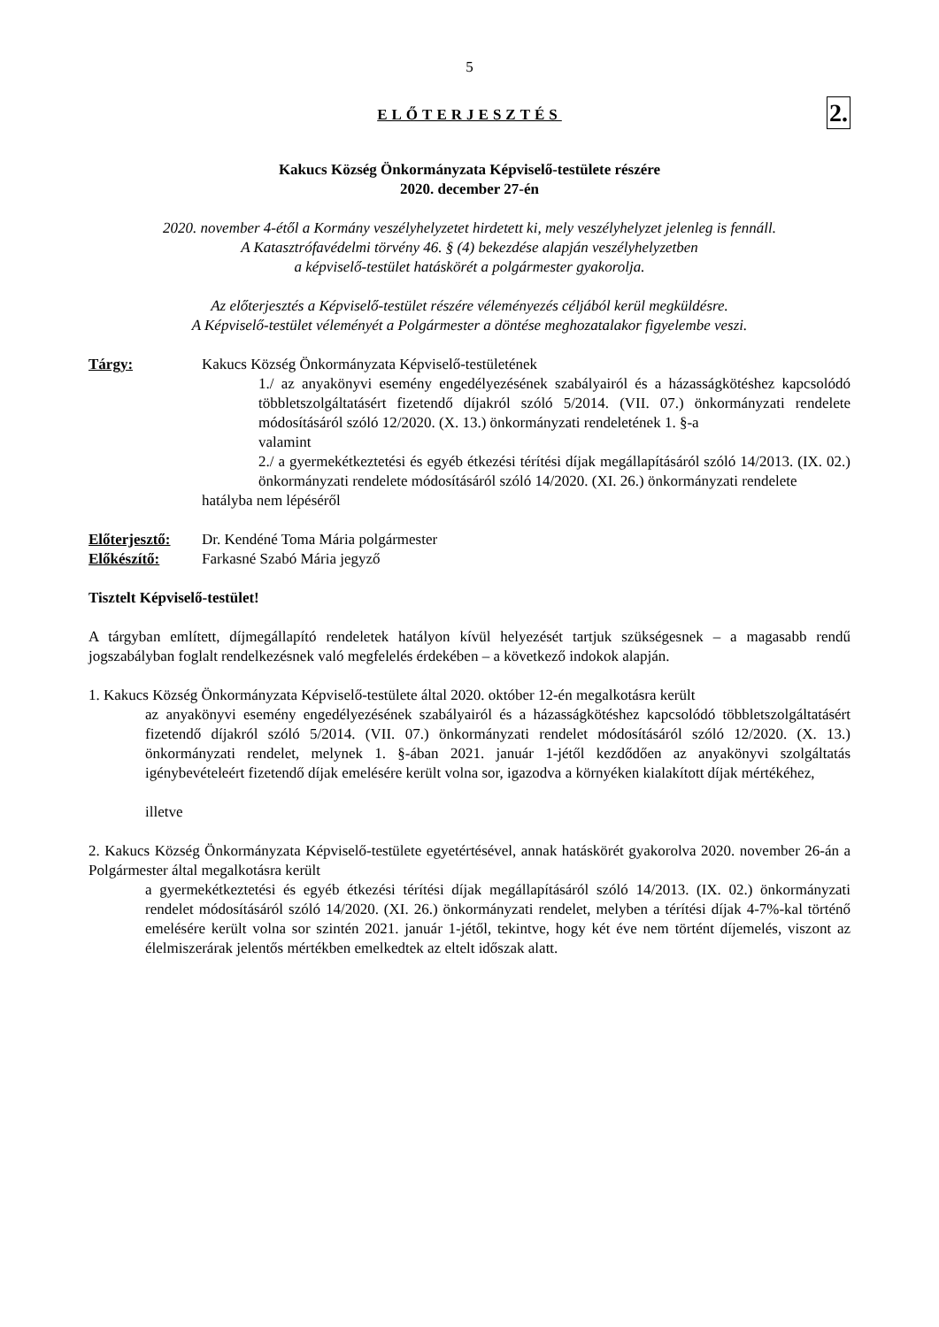5
ELŐTERJESZTÉS
2.
Kakucs Község Önkormányzata Képviselő-testülete részére
2020. december 27-én
2020. november 4-étől a Kormány veszélyhelyzetet hirdetett ki, mely veszélyhelyzet jelenleg is fennáll.
A Katasztrófavédelmi törvény 46. § (4) bekezdése alapján veszélyhelyzetben
a képviselő-testület hatáskörét a polgármester gyakorolja.
Az előterjesztés a Képviselő-testület részére véleményezés céljából kerül megküldésre.
A Képviselő-testület véleményét a Polgármester a döntése meghozatalakor figyelembe veszi.
Tárgy: Kakucs Község Önkormányzata Képviselő-testületének
1./ az anyakönyvi esemény engedélyezésének szabályairól és a házasságkötéshez kapcsolódó többletszolgáltatásért fizetendő díjakról szóló 5/2014. (VII. 07.) önkormányzati rendelete módosításáról szóló 12/2020. (X. 13.) önkormányzati rendeletének 1. §-a
valamint
2./ a gyermekétkeztetési és egyéb étkezési térítési díjak megállapításáról szóló 14/2013. (IX. 02.) önkormányzati rendelete módosításáról szóló 14/2020. (XI. 26.) önkormányzati rendelete
hatályba nem lépéséről
Előterjesztő:
Dr. Kendéné Toma Mária polgármester
Előkészítő: Farkasné Szabó Mária jegyző
Tisztelt Képviselő-testület!
A tárgyban említett, díjmegállapító rendeletek hatályon kívül helyezését tartjuk szükségesnek – a magasabb rendű jogszabályban foglalt rendelkezésnek való megfelelés érdekében – a következő indokok alapján.
1. Kakucs Község Önkormányzata Képviselő-testülete által 2020. október 12-én megalkotásra került
az anyakönyvi esemény engedélyezésének szabályairól és a házasságkötéshez kapcsolódó többletszolgáltatásért fizetendő díjakról szóló 5/2014. (VII. 07.) önkormányzati rendelet módosításáról szóló 12/2020. (X. 13.) önkormányzati rendelet, melynek 1. §-ában 2021. január 1-jétől kezdődően az anyakönyvi szolgáltatás igénybevételeért fizetendő díjak emelésére került volna sor, igazodva a környéken kialakított díjak mértékéhez,
illetve
2. Kakucs Község Önkormányzata Képviselő-testülete egyetértésével, annak hatáskörét gyakorolva 2020. november 26-án a Polgármester által megalkotásra került
a gyermekétkeztetési és egyéb étkezési térítési díjak megállapításáról szóló 14/2013. (IX. 02.) önkormányzati rendelet módosításáról szóló 14/2020. (XI. 26.) önkormányzati rendelet, melyben a térítési díjak 4-7%-kal történő emelésére került volna sor szintén 2021. január 1-jétől, tekintve, hogy két éve nem történt díjemelés, viszont az élelmiszerárak jelentős mértékben emelkedtek az eltelt időszak alatt.